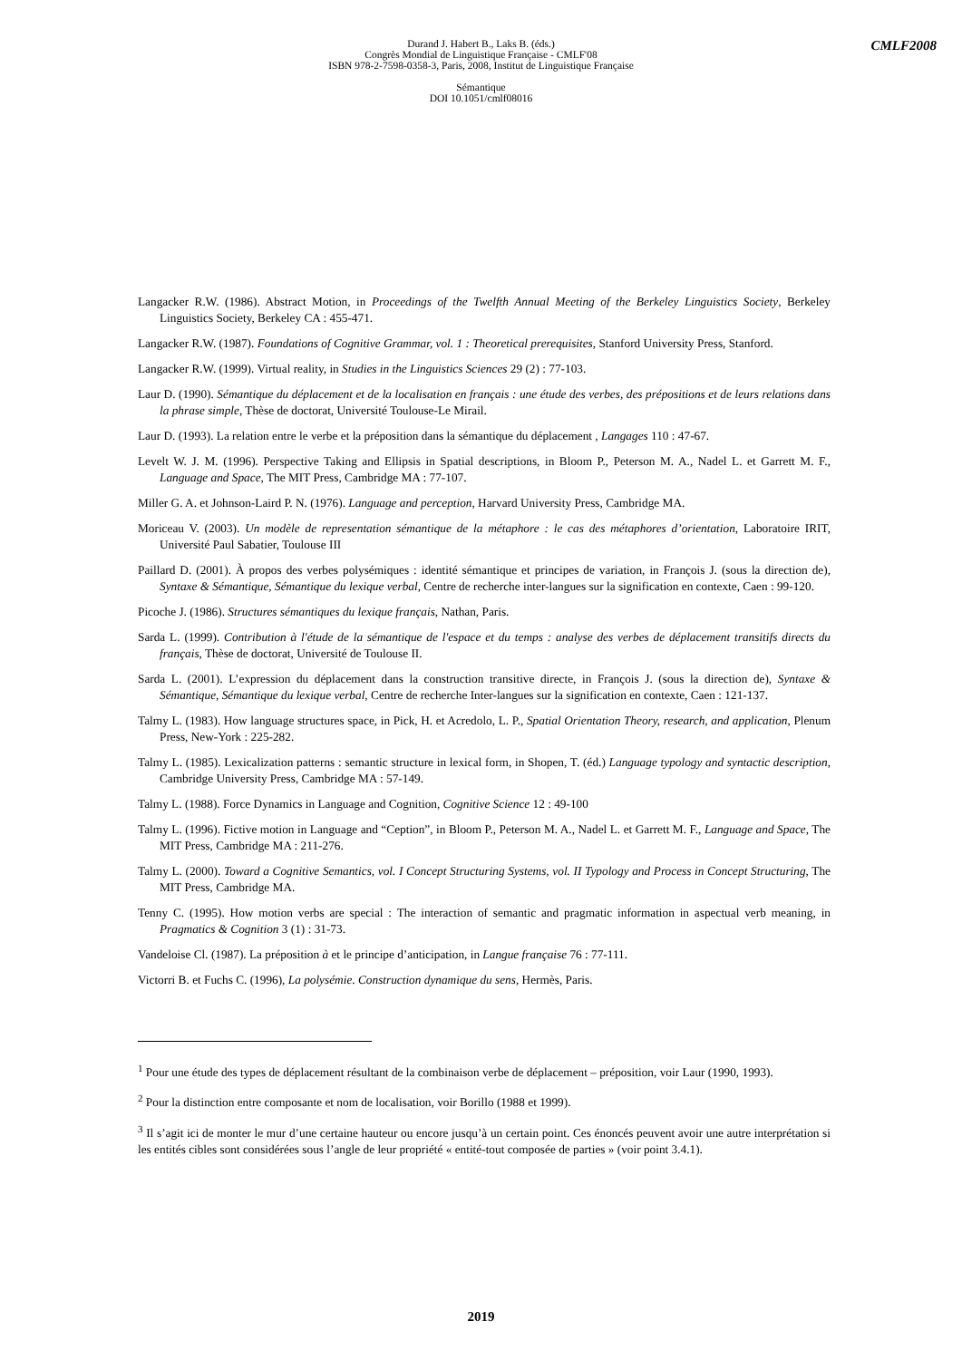CMLF2008
Durand J. Habert B., Laks B. (éds.)
Congrès Mondial de Linguistique Française - CMLF'08
ISBN 978-2-7598-0358-3, Paris, 2008, Institut de Linguistique Française
Sémantique
DOI 10.1051/cmlf08016
Langacker R.W. (1986). Abstract Motion, in Proceedings of the Twelfth Annual Meeting of the Berkeley Linguistics Society, Berkeley Linguistics Society, Berkeley CA : 455-471.
Langacker R.W. (1987). Foundations of Cognitive Grammar, vol. 1 : Theoretical prerequisites, Stanford University Press, Stanford.
Langacker R.W. (1999). Virtual reality, in Studies in the Linguistics Sciences 29 (2) : 77-103.
Laur D. (1990). Sémantique du déplacement et de la localisation en français : une étude des verbes, des prépositions et de leurs relations dans la phrase simple, Thèse de doctorat, Université Toulouse-Le Mirail.
Laur D. (1993). La relation entre le verbe et la préposition dans la sémantique du déplacement , Langages 110 : 47-67.
Levelt W. J. M. (1996). Perspective Taking and Ellipsis in Spatial descriptions, in Bloom P., Peterson M. A., Nadel L. et Garrett M. F., Language and Space, The MIT Press, Cambridge MA : 77-107.
Miller G. A. et Johnson-Laird P. N. (1976). Language and perception, Harvard University Press, Cambridge MA.
Moriceau V. (2003). Un modèle de representation sémantique de la métaphore : le cas des métaphores d’orientation, Laboratoire IRIT, Université Paul Sabatier, Toulouse III
Paillard D. (2001). À propos des verbes polysémiques : identité sémantique et principes de variation, in François J. (sous la direction de), Syntaxe & Sémantique, Sémantique du lexique verbal, Centre de recherche inter-langues sur la signification en contexte, Caen : 99-120.
Picoche J. (1986). Structures sémantiques du lexique français, Nathan, Paris.
Sarda L. (1999). Contribution à l'étude de la sémantique de l'espace et du temps : analyse des verbes de déplacement transitifs directs du français, Thèse de doctorat, Université de Toulouse II.
Sarda L. (2001). L’expression du déplacement dans la construction transitive directe, in François J. (sous la direction de), Syntaxe & Sémantique, Sémantique du lexique verbal, Centre de recherche Inter-langues sur la signification en contexte, Caen : 121-137.
Talmy L. (1983). How language structures space, in Pick, H. et Acredolo, L. P., Spatial Orientation Theory, research, and application, Plenum Press, New-York : 225-282.
Talmy L. (1985). Lexicalization patterns : semantic structure in lexical form, in Shopen, T. (éd.) Language typology and syntactic description, Cambridge University Press, Cambridge MA : 57-149.
Talmy L. (1988). Force Dynamics in Language and Cognition, Cognitive Science 12 : 49-100
Talmy L. (1996). Fictive motion in Language and “Ception”, in Bloom P., Peterson M. A., Nadel L. et Garrett M. F., Language and Space, The MIT Press, Cambridge MA : 211-276.
Talmy L. (2000). Toward a Cognitive Semantics, vol. I Concept Structuring Systems, vol. II Typology and Process in Concept Structuring, The MIT Press, Cambridge MA.
Tenny C. (1995). How motion verbs are special : The interaction of semantic and pragmatic information in aspectual verb meaning, in Pragmatics & Cognition 3 (1) : 31-73.
Vandeloise Cl. (1987). La préposition à et le principe d’anticipation, in Langue française 76 : 77-111.
Victorri B. et Fuchs C. (1996), La polysémie. Construction dynamique du sens, Hermès, Paris.
<sup>1</sup> Pour une étude des types de déplacement résultant de la combinaison verbe de déplacement – préposition, voir Laur (1990, 1993).
<sup>2</sup> Pour la distinction entre composante et nom de localisation, voir Borillo (1988 et 1999).
<sup>3</sup> Il s’agit ici de monter le mur d’une certaine hauteur ou encore jusqu’à un certain point. Ces énoncés peuvent avoir une autre interprétation si les entités cibles sont considérées sous l’angle de leur propriété « entité-tout composée de parties » (voir point 3.4.1).
2019